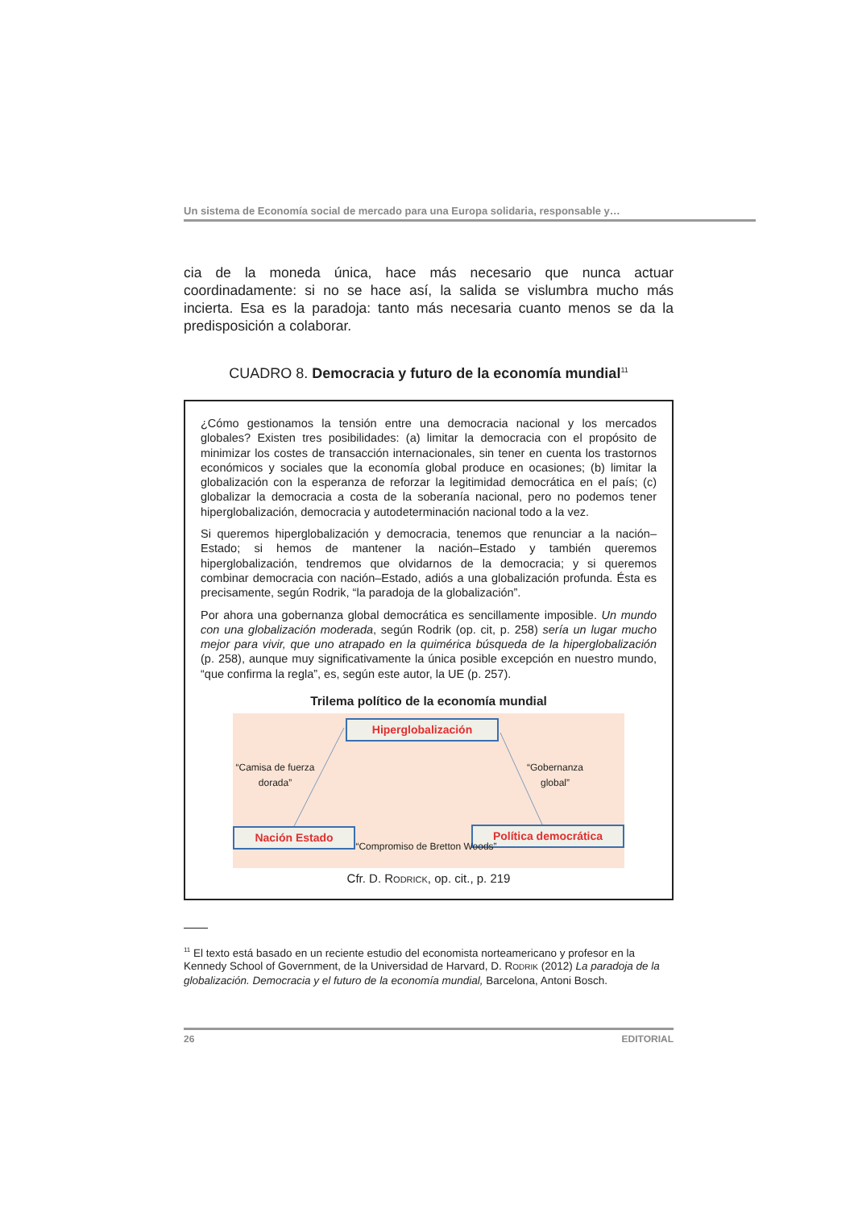Un sistema de Economía social de mercado para una Europa solidaria, responsable y…
cia de la moneda única, hace más necesario que nunca actuar coordinadamente: si no se hace así, la salida se vislumbra mucho más incierta. Esa es la paradoja: tanto más necesaria cuanto menos se da la predisposición a colaborar.
CUADRO 8. Democracia y futuro de la economía mundial<sup>11</sup>
¿Cómo gestionamos la tensión entre una democracia nacional y los mercados globales? Existen tres posibilidades: (a) limitar la democracia con el propósito de minimizar los costes de transacción internacionales, sin tener en cuenta los trastornos económicos y sociales que la economía global produce en ocasiones; (b) limitar la globalización con la esperanza de reforzar la legitimidad democrática en el país; (c) globalizar la democracia a costa de la soberanía nacional, pero no podemos tener hiperglobalización, democracia y autodeterminación nacional todo a la vez.
Si queremos hiperglobalización y democracia, tenemos que renunciar a la nación–Estado; si hemos de mantener la nación–Estado y también queremos hiperglobalización, tendremos que olvidarnos de la democracia; y si queremos combinar democracia con nación–Estado, adiós a una globalización profunda. Ésta es precisamente, según Rodrik, “la paradoja de la globalización”.
Por ahora una gobernanza global democrática es sencillamente imposible. Un mundo con una globalización moderada, según Rodrik (op. cit, p. 258) sería un lugar mucho mejor para vivir, que uno atrapado en la quimérica búsqueda de la hiperglobalización (p. 258), aunque muy significativamente la única posible excepción en nuestro mundo, “que confirma la regla”, es, según este autor, la UE (p. 257).
Trilema político de la economía mundial
Hiperglobalización
“Camisa de fuerza dorada”
“Gobernanza global”
Nación Estado Política democrática
“Compromiso de Bretton Woods”
Cfr. D. RODRICK, op. cit., p. 219
<sup>11</sup> El texto está basado en un reciente estudio del economista norteamericano y profesor en la Kennedy School of Government, de la Universidad de Harvard, D. RODRIK (2012) La paradoja de la globalización. Democracia y el futuro de la economía mundial, Barcelona, Antoni Bosch.
26 EDITORIAL